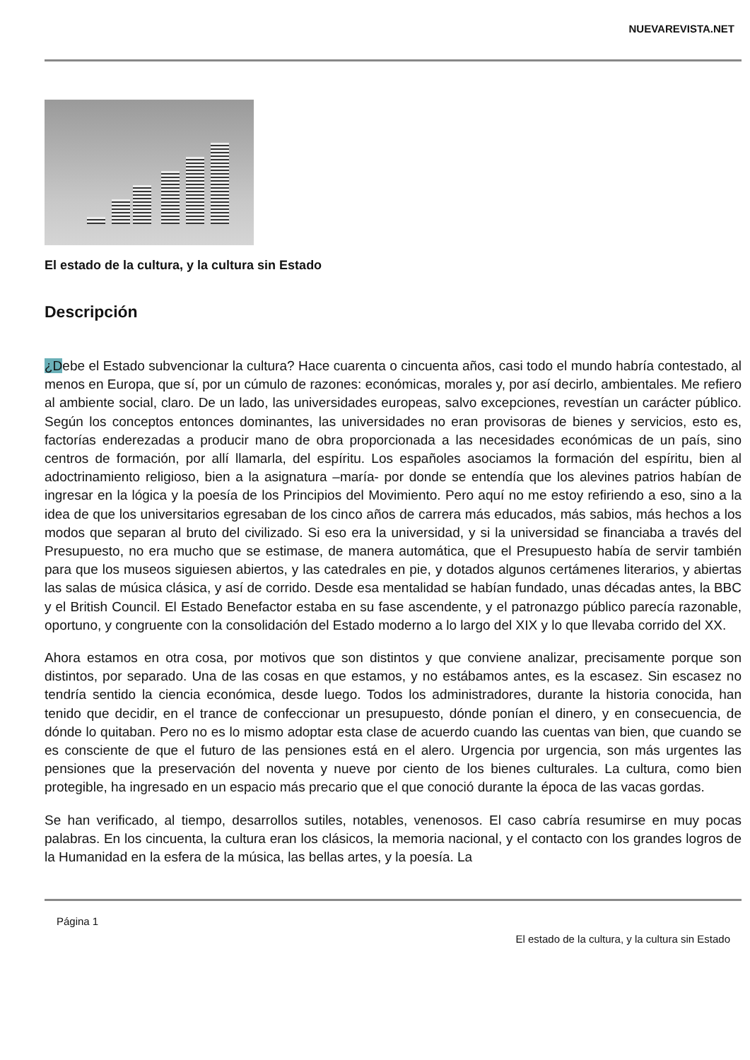NUEVAREVISTA.NET
El estado de la cultura, y la cultura sin Estado
Descripción
¿Debe el Estado subvencionar la cultura? Hace cuarenta o cincuenta años, casi todo el mundo habría contestado, al menos en Europa, que sí, por un cúmulo de razones: económicas, morales y, por así decirlo, ambientales. Me refiero al ambiente social, claro. De un lado, las universidades europeas, salvo excepciones, revestían un carácter público. Según los conceptos entonces dominantes, las universidades no eran provisoras de bienes y servicios, esto es, factorías enderezadas a producir mano de obra proporcionada a las necesidades económicas de un país, sino centros de formación, por allí llamarla, del espíritu. Los españoles asociamos la formación del espíritu, bien al adoctrinamiento religioso, bien a la asignatura –maría- por donde se entendía que los alevines patrios habían de ingresar en la lógica y la poesía de los Principios del Movimiento. Pero aquí no me estoy refiriendo a eso, sino a la idea de que los universitarios egresaban de los cinco años de carrera más educados, más sabios, más hechos a los modos que separan al bruto del civilizado. Si eso era la universidad, y si la universidad se financiaba a través del Presupuesto, no era mucho que se estimase, de manera automática, que el Presupuesto había de servir también para que los museos siguiesen abiertos, y las catedrales en pie, y dotados algunos certámenes literarios, y abiertas las salas de música clásica, y así de corrido. Desde esa mentalidad se habían fundado, unas décadas antes, la BBC y el British Council. El Estado Benefactor estaba en su fase ascendente, y el patronazgo público parecía razonable, oportuno, y congruente con la consolidación del Estado moderno a lo largo del XIX y lo que llevaba corrido del XX.
Ahora estamos en otra cosa, por motivos que son distintos y que conviene analizar, precisamente porque son distintos, por separado. Una de las cosas en que estamos, y no estábamos antes, es la escasez. Sin escasez no tendría sentido la ciencia económica, desde luego. Todos los administradores, durante la historia conocida, han tenido que decidir, en el trance de confeccionar un presupuesto, dónde ponían el dinero, y en consecuencia, de dónde lo quitaban. Pero no es lo mismo adoptar esta clase de acuerdo cuando las cuentas van bien, que cuando se es consciente de que el futuro de las pensiones está en el alero. Urgencia por urgencia, son más urgentes las pensiones que la preservación del noventa y nueve por ciento de los bienes culturales. La cultura, como bien protegible, ha ingresado en un espacio más precario que el que conoció durante la época de las vacas gordas.
Se han verificado, al tiempo, desarrollos sutiles, notables, venenosos. El caso cabría resumirse en muy pocas palabras. En los cincuenta, la cultura eran los clásicos, la memoria nacional, y el contacto con los grandes logros de la Humanidad en la esfera de la música, las bellas artes, y la poesía. La
Página 1
El estado de la cultura, y la cultura sin Estado